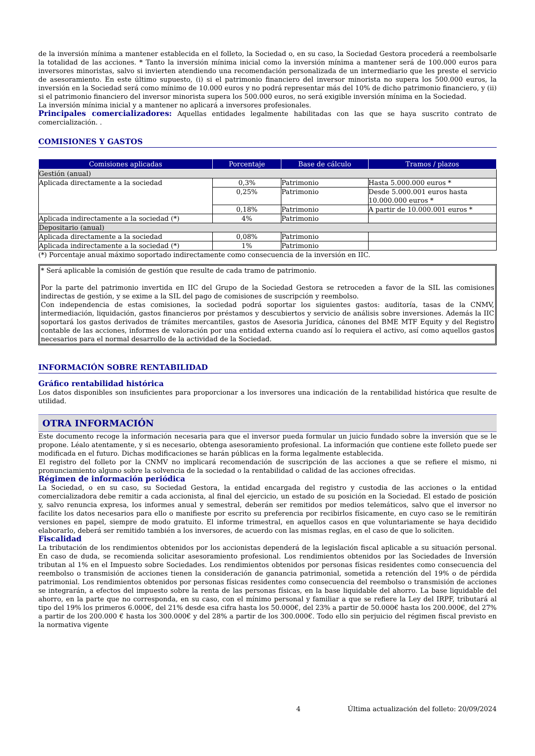de la inversión mínima a mantener establecida en el folleto, la Sociedad o, en su caso, la Sociedad Gestora procederá a reembolsarle la totalidad de las acciones. * Tanto la inversión mínima inicial como la inversión mínima a mantener será de 100.000 euros para inversores minoristas, salvo si invierten atendiendo una recomendación personalizada de un intermediario que les preste el servicio de asesoramiento. En este último supuesto, (i) si el patrimonio financiero del inversor minorista no supera los 500.000 euros, la inversión en la Sociedad será como mínimo de 10.000 euros y no podrá representar más del 10% de dicho patrimonio financiero, y (ii) si el patrimonio financiero del inversor minorista supera los 500.000 euros, no será exigible inversión mínima en la Sociedad.
La inversión mínima inicial y a mantener no aplicará a inversores profesionales.
Principales comercializadores: Aquellas entidades legalmente habilitadas con las que se haya suscrito contrato de comercialización. .
COMISIONES Y GASTOS
| Comisiones aplicadas | Porcentaje | Base de cálculo | Tramos / plazos |
| --- | --- | --- | --- |
| Gestión (anual) | | | |
| Aplicada directamente a la sociedad | 0,3% | Patrimonio | Hasta 5.000.000 euros * |
| | 0,25% | Patrimonio | Desde 5.000.001 euros hasta 10.000.000 euros * |
| | 0,18% | Patrimonio | A partir de 10.000.001 euros * |
| Aplicada indirectamente a la sociedad (*) | 4% | Patrimonio | |
| Depositario (anual) | | | |
| Aplicada directamente a la sociedad | 0,08% | Patrimonio | |
| Aplicada indirectamente a la sociedad (*) | 1% | Patrimonio | |
(*) Porcentaje anual máximo soportado indirectamente como consecuencia de la inversión en IIC.
* Será aplicable la comisión de gestión que resulte de cada tramo de patrimonio.
Por la parte del patrimonio invertida en IIC del Grupo de la Sociedad Gestora se retroceden a favor de la SIL las comisiones indirectas de gestión, y se exime a la SIL del pago de comisiones de suscripción y reembolso.
Con independencia de estas comisiones, la sociedad podrá soportar los siguientes gastos: auditoría, tasas de la CNMV, intermediación, liquidación, gastos financieros por préstamos y descubiertos y servicio de análisis sobre inversiones. Además la IIC soportará los gastos derivados de trámites mercantiles, gastos de Asesoria Jurídica, cánones del BME MTF Equity y del Registro contable de las acciones, informes de valoración por una entidad externa cuando así lo requiera el activo, así como aquellos gastos necesarios para el normal desarrollo de la actividad de la Sociedad.
INFORMACIÓN SOBRE RENTABILIDAD
Gráfico rentabilidad histórica
Los datos disponibles son insuficientes para proporcionar a los inversores una indicación de la rentabilidad histórica que resulte de utilidad.
OTRA INFORMACIÓN
Este documento recoge la información necesaria para que el inversor pueda formular un juicio fundado sobre la inversión que se le propone. Léalo atentamente, y si es necesario, obtenga asesoramiento profesional. La información que contiene este folleto puede ser modificada en el futuro. Dichas modificaciones se harán públicas en la forma legalmente establecida.
El registro del folleto por la CNMV no implicará recomendación de suscripción de las acciones a que se refiere el mismo, ni pronunciamiento alguno sobre la solvencia de la sociedad o la rentabilidad o calidad de las acciones ofrecidas.
Régimen de información periódica
La Sociedad, o en su caso, su Sociedad Gestora, la entidad encargada del registro y custodia de las acciones o la entidad comercializadora debe remitir a cada accionista, al final del ejercicio, un estado de su posición en la Sociedad. El estado de posición y, salvo renuncia expresa, los informes anual y semestral, deberán ser remitidos por medios telemáticos, salvo que el inversor no facilite los datos necesarios para ello o manifieste por escrito su preferencia por recibirlos físicamente, en cuyo caso se le remitirán versiones en papel, siempre de modo gratuito. El informe trimestral, en aquellos casos en que voluntariamente se haya decidido elaborarlo, deberá ser remitido también a los inversores, de acuerdo con las mismas reglas, en el caso de que lo soliciten.
Fiscalidad
La tributación de los rendimientos obtenidos por los accionistas dependerá de la legislación fiscal aplicable a su situación personal. En caso de duda, se recomienda solicitar asesoramiento profesional. Los rendimientos obtenidos por las Sociedades de Inversión tributan al 1% en el Impuesto sobre Sociedades. Los rendimientos obtenidos por personas físicas residentes como consecuencia del reembolso o transmisión de acciones tienen la consideración de ganancia patrimonial, sometida a retención del 19% o de pérdida patrimonial. Los rendimientos obtenidos por personas físicas residentes como consecuencia del reembolso o transmisión de acciones se integrarán, a efectos del impuesto sobre la renta de las personas físicas, en la base liquidable del ahorro. La base liquidable del ahorro, en la parte que no corresponda, en su caso, con el mínimo personal y familiar a que se refiere la Ley del IRPF, tributará al tipo del 19% los primeros 6.000€, del 21% desde esa cifra hasta los 50.000€, del 23% a partir de 50.000€ hasta los 200.000€, del 27% a partir de los 200.000 € hasta los 300.000€ y del 28% a partir de los 300.000€. Todo ello sin perjuicio del régimen fiscal previsto en la normativa vigente
4 Última actualización del folleto: 20/09/2024